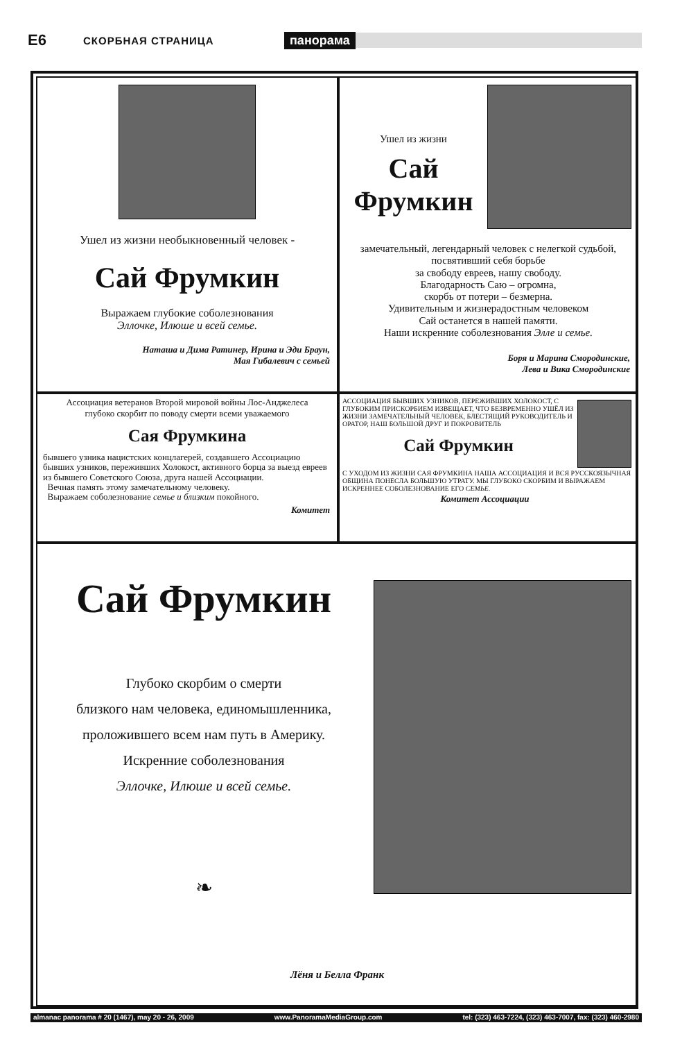E6 СКОРБНАЯ СТРАНИЦА панорама
Ушел из жизни необыкновенный человек -
Сай Фрумкин
Выражаем глубокие соболезнования
Эллочке, Илюше и всей семье.
Наташа и Дима Ратинер, Ирина и Эди Браун,
Мая Гибалевич с семьей
Ушел из жизни
Сай
Фрумкин
замечательный, легендарный человек с нелегкой судьбой, посвятивший себя борьбе
за свободу евреев, нашу свободу.
Благодарность Саю – огромна,
скорбь от потери – безмерна.
Удивительным и жизнерадостным человеком
Сай останется в нашей памяти.
Наши искренние соболезнования Элле и семье.
Боря и Марина Смородинские,
Лева и Вика Смородинские
Ассоциация ветеранов Второй мировой войны Лос-Анджелеса
глубоко скорбит по поводу смерти всеми уважаемого
Сая Фрумкина
бывшего узника нацистских концлагерей, создавшего Ассоциацию бывших узников, переживших Холокост, активного борца за выезд евреев из бывшего Советского Союза, друга нашей Ассоциации.
Вечная память этому замечательному человеку.
Выражаем соболезнование семье и близким покойного.
Комитет
АССОЦИАЦИЯ БЫВШИХ УЗНИКОВ, ПЕРЕЖИВШИХ ХОЛОКОСТ, С ГЛУБОКИМ ПРИСКОРБИЕМ ИЗВЕЩАЕТ, ЧТО БЕЗВРЕМЕННО УШЁЛ ИЗ ЖИЗНИ ЗАМЕЧАТЕЛЬНЫЙ ЧЕЛОВЕК, БЛЕСТЯЩИЙ РУКОВОДИТЕЛЬ И ОРАТОР, НАШ БОЛЬШОЙ ДРУГ И ПОКРОВИТЕЛЬ
Сай Фрумкин
С УХОДОМ ИЗ ЖИЗНИ САЯ ФРУМКИНА НАША АССОЦИАЦИЯ И ВСЯ РУССКОЯЗЫЧНАЯ ОБЩИНА ПОНЕСЛА БОЛЬШУЮ УТРАТУ. МЫ ГЛУБОКО СКОРБИМ И ВЫРАЖАЕМ ИСКРЕННЕЕ СОБОЛЕЗНОВАНИЕ ЕГО СЕМЬЕ.
Комитет Ассоциации
Сай Фрумкин
Глубоко скорбим о смерти
близкого нам человека, единомышленника,
проложившего всем нам путь в Америку.
Искренние соболезнования
Эллочке, Илюше и всей семье.
❧
Лёня и Белла Франк
almanac panorama # 20 (1467), may 20 - 26, 2009 www.PanoramaMediaGroup.com tel: (323) 463-7224, (323) 463-7007, fax: (323) 460-2980